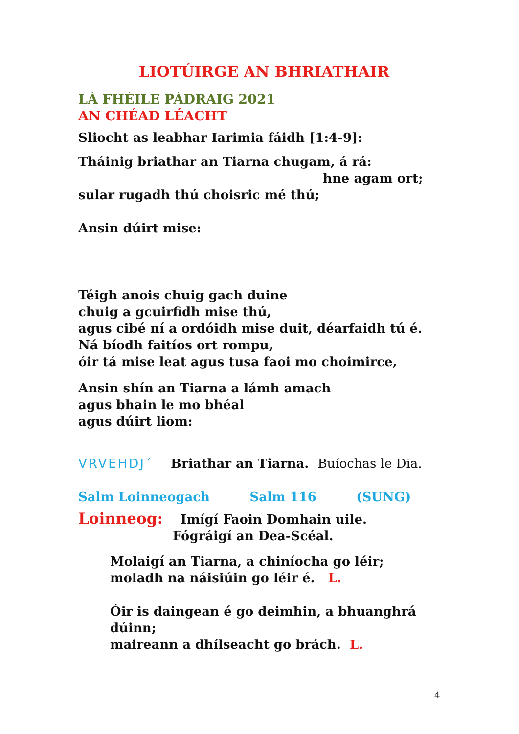LIOTÚIRGE AN BHRIATHAIR
LÁ FHÉILE PÁDRAIG 2021
AN CHÉAD LÉACHT
Sliocht as leabhar Iarimia fáidh [1:4-9]:
Tháinig briathar an Tiarna chugam, á rá:
hne agam ort;
sular rugadh thú choisric mé thú;
Ansin dúirt mise:
Téigh anois chuig gach duine
chuig a gcuirfidh mise thú,
agus cibé ní a ordóidh mise duit, déarfaidh tú é.
Ná bíodh faitíos ort rompu,
óir tá mise leat agus tusa faoi mo choimirce,
Ansin shín an Tiarna a lámh amach
agus bhain le mo bhéal
agus dúirt liom:
VRVEHDJ´ Briathar an Tiarna. Buíochas le Dia.
Salm Loinneogach Salm 116 (SUNG)
Loinneog: Imígí Faoin Domhain uile.
Fógráigí an Dea-Scéal.
Molaigí an Tiarna, a chiníocha go léir;
moladh na náisiúin go léir é. L.
Óir is daingean é go deimhin, a bhuanghrá dúinn;
maireann a dhílseacht go brách. L.
4